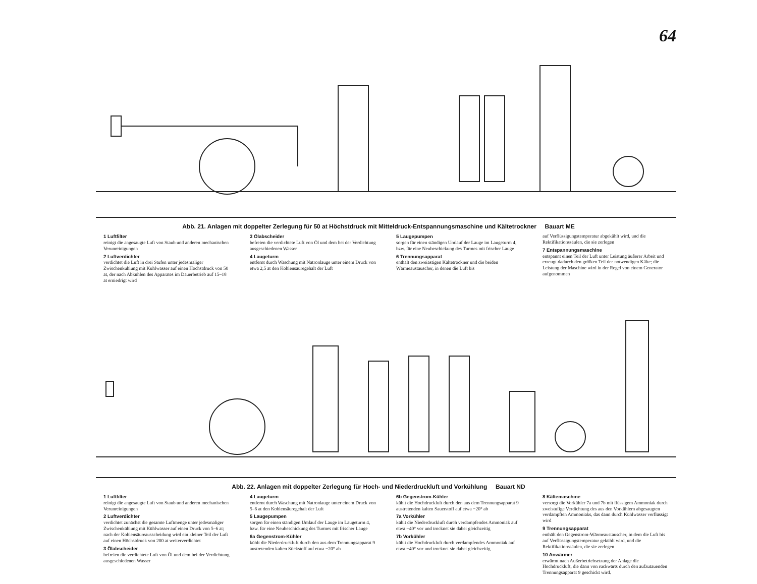64
Abb. 21. Anlagen mit doppelter Zerlegung für 50 at Höchstdruck mit Mitteldruck-Entspannungsmaschine und Kältetrockner Bauart ME
1 Luftfilter
reinigt die angesaugte Luft von Staub und anderen mechanischen Verunreinigungen
2 Luftverdichter
verdichtet die Luft in drei Stufen unter jedesmaliger Zwischenkühlung mit Kühlwasser auf einen Höchstdruck von 50 at, der nach Abkühlen des Apparates im Dauerbetrieb auf 15–18 at erniedrigt wird
3 Ölabscheider
befreien die verdichtete Luft von Öl und dem bei der Verdichtung ausgeschiedenen Wasser
4 Laugeturm
entfernt durch Waschung mit Natronlauge unter einem Druck von etwa 2,5 at den Kohlensäuregehalt der Luft
5 Laugepumpen
sorgen für einen ständigen Umlauf der Lauge im Laugeturm 4, bzw. für eine Neubeschickung des Turmes mit frischer Lauge
6 Trennungsapparat
enthält den zweiästigen Kältetrockner und die beiden Wärmeaustauscher, in denen die Luft bis
auf Verflüssigungstemperatur abgekühlt wird, und die Rektifikationssäulen, die sie zerlegen
7 Entspannungsmaschine
entspannt einen Teil der Luft unter Leistung äußerer Arbeit und erzeugt dadurch den größten Teil der notwendigen Kälte; die Leistung der Maschine wird in der Regel von einem Generator aufgenommen
Abb. 22. Anlagen mit doppelter Zerlegung für Hoch- und Niederdruckluft und Vorkühlung Bauart ND
1 Luftfilter
reinigt die angesaugte Luft von Staub und anderen mechanischen Verunreinigungen
2 Luftverdichter
verdichtet zunächst die gesamte Luftmenge unter jedesmaliger Zwischenkühlung mit Kühlwasser auf einen Druck von 5–6 at; nach der Kohlensäureausscheidung wird ein kleiner Teil der Luft auf einen Höchstdruck von 200 at weiterverdichtet
3 Ölabscheider
befreien die verdichtete Luft von Öl und dem bei der Verdichtung ausgeschiedenen Wasser
4 Laugeturm
entfernt durch Waschung mit Natronlauge unter einem Druck von 5–6 at den Kohlensäuregehalt der Luft
5 Laugepumpen
sorgen für einen ständigen Umlauf der Lauge im Laugeturm 4, bzw. für eine Neubeschickung des Turmes mit frischer Lauge
6a Gegenstrom-Kühler
kühlt die Niederdruckluft durch den aus dem Trennungsapparat 9 austretenden kalten Stickstoff auf etwa −20° ab
6b Gegenstrom-Kühler
kühlt die Hochdruckluft durch den aus dem Trennungsapparat 9 austretenden kalten Sauerstoff auf etwa −20° ab
7a Vorkühler
kühlt die Niederdruckluft durch verdampfendes Ammoniak auf etwa −40° vor und trocknet sie dabei gleichzeitig
7b Vorkühler
kühlt die Hochdruckluft durch verdampfendes Ammoniak auf etwa −40° vor und trocknet sie dabei gleichzeitig
8 Kältemaschine
versorgt die Vorkühler 7a und 7b mit flüssigem Ammoniak durch zweistufige Verdichtung des aus den Vorkühlern abgesaugten verdampften Ammoniaks, das dann durch Kühlwasser verflüssigt wird
9 Trennungsapparat
enthält den Gegenstrom-Wärmeaustauscher, in dem die Luft bis auf Verflüssigungstemperatur gekühlt wird, und die Rektifikationssäulen, die sie zerlegen
10 Anwärmer
erwärmt nach Außerbetriebsetzung der Anlage die Hochdruckluft, die dann von rückwärts durch den aufzutauenden Trennungsapparat 9 geschickt wird.